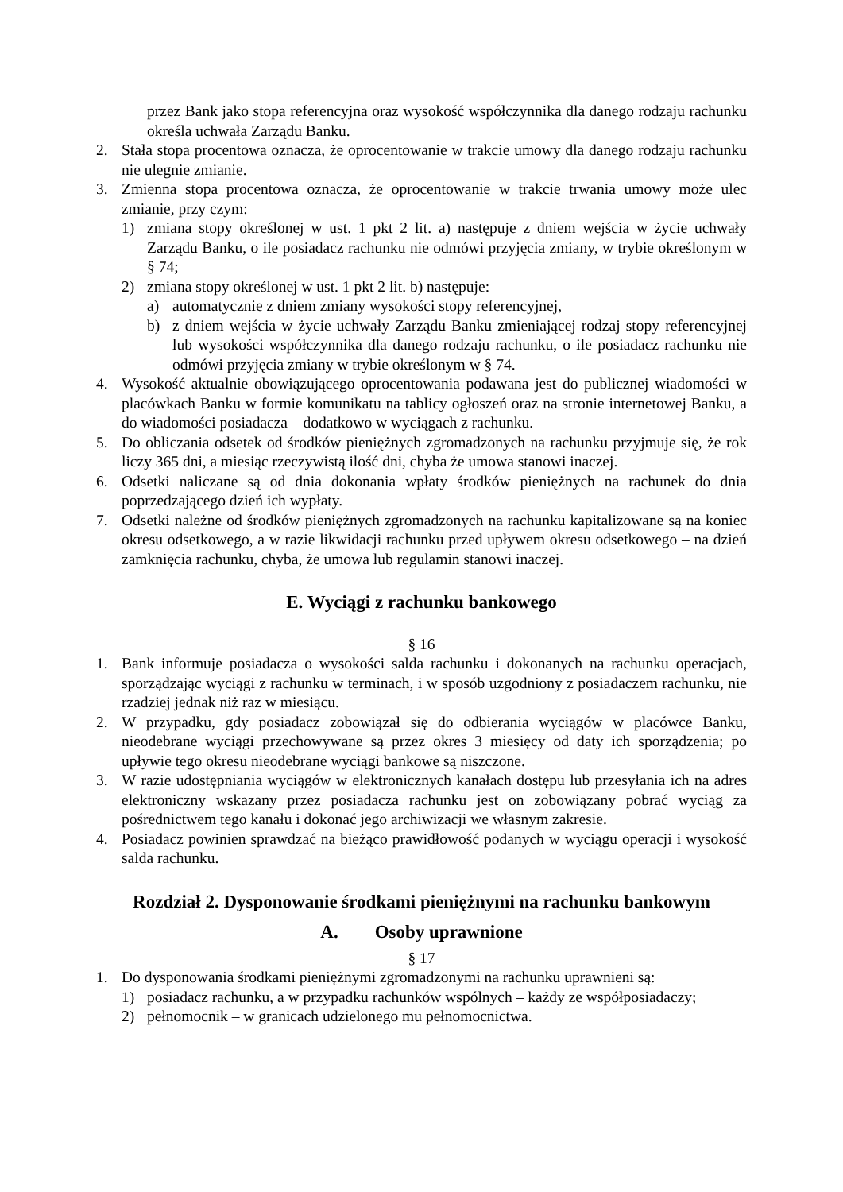przez Bank jako stopa referencyjna oraz wysokość współczynnika dla danego rodzaju rachunku określa uchwała Zarządu Banku.
2. Stała stopa procentowa oznacza, że oprocentowanie w trakcie umowy dla danego rodzaju rachunku nie ulegnie zmianie.
3. Zmienna stopa procentowa oznacza, że oprocentowanie w trakcie trwania umowy może ulec zmianie, przy czym:
1) zmiana stopy określonej w ust. 1 pkt 2 lit. a) następuje z dniem wejścia w życie uchwały Zarządu Banku, o ile posiadacz rachunku nie odmówi przyjęcia zmiany, w trybie określonym w § 74;
2) zmiana stopy określonej w ust. 1 pkt 2 lit. b) następuje:
a) automatycznie z dniem zmiany wysokości stopy referencyjnej,
b) z dniem wejścia w życie uchwały Zarządu Banku zmieniającej rodzaj stopy referencyjnej lub wysokości współczynnika dla danego rodzaju rachunku, o ile posiadacz rachunku nie odmówi przyjęcia zmiany w trybie określonym w § 74.
4. Wysokość aktualnie obowiązującego oprocentowania podawana jest do publicznej wiadomości w placówkach Banku w formie komunikatu na tablicy ogłoszeń oraz na stronie internetowej Banku, a do wiadomości posiadacza – dodatkowo w wyciągach z rachunku.
5. Do obliczania odsetek od środków pieniężnych zgromadzonych na rachunku przyjmuje się, że rok liczy 365 dni, a miesiąc rzeczywistą ilość dni, chyba że umowa stanowi inaczej.
6. Odsetki naliczane są od dnia dokonania wpłaty środków pieniężnych na rachunek do dnia poprzedzającego dzień ich wypłaty.
7. Odsetki należne od środków pieniężnych zgromadzonych na rachunku kapitalizowane są na koniec okresu odsetkowego, a w razie likwidacji rachunku przed upływem okresu odsetkowego – na dzień zamknięcia rachunku, chyba, że umowa lub regulamin stanowi inaczej.
E. Wyciągi z rachunku bankowego
§ 16
1. Bank informuje posiadacza o wysokości salda rachunku i dokonanych na rachunku operacjach, sporządzając wyciągi z rachunku w terminach, i w sposób uzgodniony z posiadaczem rachunku, nie rzadziej jednak niż raz w miesiącu.
2. W przypadku, gdy posiadacz zobowiązał się do odbierania wyciągów w placówce Banku, nieodebrane wyciągi przechowywane są przez okres 3 miesięcy od daty ich sporządzenia; po upływie tego okresu nieodebrane wyciągi bankowe są niszczone.
3. W razie udostępniania wyciągów w elektronicznych kanałach dostępu lub przesyłania ich na adres elektroniczny wskazany przez posiadacza rachunku jest on zobowiązany pobrać wyciąg za pośrednictwem tego kanału i dokonać jego archiwizacji we własnym zakresie.
4. Posiadacz powinien sprawdzać na bieżąco prawidłowość podanych w wyciągu operacji i wysokość salda rachunku.
Rozdział 2. Dysponowanie środkami pieniężnymi na rachunku bankowym
A. Osoby uprawnione
§ 17
1. Do dysponowania środkami pieniężnymi zgromadzonymi na rachunku uprawnieni są:
1) posiadacz rachunku, a w przypadku rachunków wspólnych – każdy ze współposiadaczy;
2) pełnomocnik – w granicach udzielonego mu pełnomocnictwa.